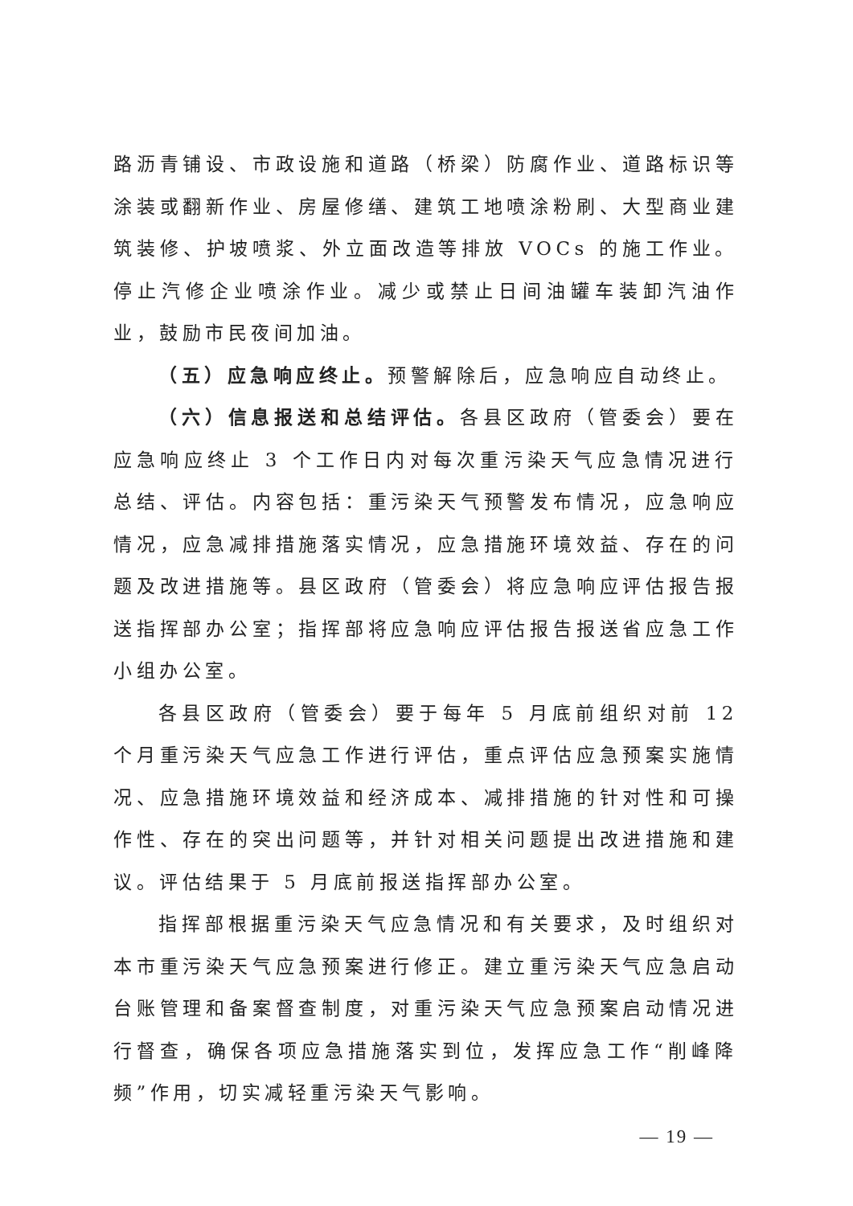路沥青铺设、市政设施和道路（桥梁）防腐作业、道路标识等涂装或翻新作业、房屋修缮、建筑工地喷涂粉刷、大型商业建筑装修、护坡喷浆、外立面改造等排放 VOCs 的施工作业。停止汽修企业喷涂作业。减少或禁止日间油罐车装卸汽油作业，鼓励市民夜间加油。
（五）应急响应终止。预警解除后，应急响应自动终止。
（六）信息报送和总结评估。各县区政府（管委会）要在应急响应终止 3 个工作日内对每次重污染天气应急情况进行总结、评估。内容包括：重污染天气预警发布情况，应急响应情况，应急减排措施落实情况，应急措施环境效益、存在的问题及改进措施等。县区政府（管委会）将应急响应评估报告报送指挥部办公室；指挥部将应急响应评估报告报送省应急工作小组办公室。
各县区政府（管委会）要于每年 5 月底前组织对前 12 个月重污染天气应急工作进行评估，重点评估应急预案实施情况、应急措施环境效益和经济成本、减排措施的针对性和可操作性、存在的突出问题等，并针对相关问题提出改进措施和建议。评估结果于 5 月底前报送指挥部办公室。
指挥部根据重污染天气应急情况和有关要求，及时组织对本市重污染天气应急预案进行修正。建立重污染天气应急启动台账管理和备案督查制度，对重污染天气应急预案启动情况进行督查，确保各项应急措施落实到位，发挥应急工作“削峰降频”作用，切实减轻重污染天气影响。
— 19 —